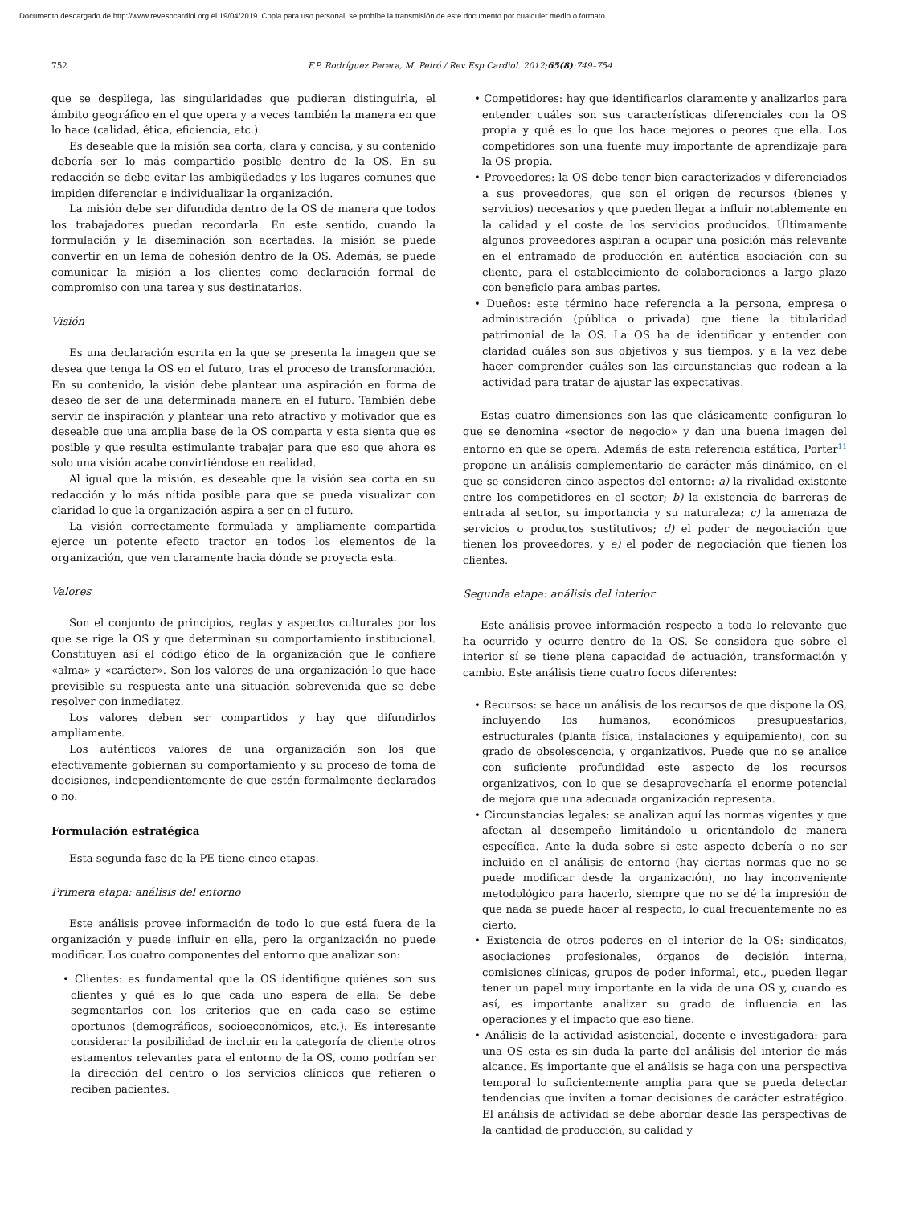Documento descargado de http://www.revespcardiol.org el 19/04/2019. Copia para uso personal, se prohíbe la transmisión de este documento por cualquier medio o formato.
752 F.P. Rodríguez Perera, M. Peiró / Rev Esp Cardiol. 2012;65(8):749–754
que se despliega, las singularidades que pudieran distinguirla, el ámbito geográfico en el que opera y a veces también la manera en que lo hace (calidad, ética, eficiencia, etc.).
Es deseable que la misión sea corta, clara y concisa, y su contenido debería ser lo más compartido posible dentro de la OS. En su redacción se debe evitar las ambigüedades y los lugares comunes que impiden diferenciar e individualizar la organización.
La misión debe ser difundida dentro de la OS de manera que todos los trabajadores puedan recordarla. En este sentido, cuando la formulación y la diseminación son acertadas, la misión se puede convertir en un lema de cohesión dentro de la OS. Además, se puede comunicar la misión a los clientes como declaración formal de compromiso con una tarea y sus destinatarios.
Visión
Es una declaración escrita en la que se presenta la imagen que se desea que tenga la OS en el futuro, tras el proceso de transformación. En su contenido, la visión debe plantear una aspiración en forma de deseo de ser de una determinada manera en el futuro. También debe servir de inspiración y plantear una reto atractivo y motivador que es deseable que una amplia base de la OS comparta y esta sienta que es posible y que resulta estimulante trabajar para que eso que ahora es solo una visión acabe convirtiéndose en realidad.
Al igual que la misión, es deseable que la visión sea corta en su redacción y lo más nítida posible para que se pueda visualizar con claridad lo que la organización aspira a ser en el futuro.
La visión correctamente formulada y ampliamente compartida ejerce un potente efecto tractor en todos los elementos de la organización, que ven claramente hacia dónde se proyecta esta.
Valores
Son el conjunto de principios, reglas y aspectos culturales por los que se rige la OS y que determinan su comportamiento institucional. Constituyen así el código ético de la organización que le confiere «alma» y «carácter». Son los valores de una organización lo que hace previsible su respuesta ante una situación sobrevenida que se debe resolver con inmediatez.
Los valores deben ser compartidos y hay que difundirlos ampliamente.
Los auténticos valores de una organización son los que efectivamente gobiernan su comportamiento y su proceso de toma de decisiones, independientemente de que estén formalmente declarados o no.
Formulación estratégica
Esta segunda fase de la PE tiene cinco etapas.
Primera etapa: análisis del entorno
Este análisis provee información de todo lo que está fuera de la organización y puede influir en ella, pero la organización no puede modificar. Los cuatro componentes del entorno que analizar son:
• Clientes: es fundamental que la OS identifique quiénes son sus clientes y qué es lo que cada uno espera de ella. Se debe segmentarlos con los criterios que en cada caso se estime oportunos (demográficos, socioeconómicos, etc.). Es interesante considerar la posibilidad de incluir en la categoría de cliente otros estamentos relevantes para el entorno de la OS, como podrían ser la dirección del centro o los servicios clínicos que refieren o reciben pacientes.
• Competidores: hay que identificarlos claramente y analizarlos para entender cuáles son sus características diferenciales con la OS propia y qué es lo que los hace mejores o peores que ella. Los competidores son una fuente muy importante de aprendizaje para la OS propia.
• Proveedores: la OS debe tener bien caracterizados y diferenciados a sus proveedores, que son el origen de recursos (bienes y servicios) necesarios y que pueden llegar a influir notablemente en la calidad y el coste de los servicios producidos. Últimamente algunos proveedores aspiran a ocupar una posición más relevante en el entramado de producción en auténtica asociación con su cliente, para el establecimiento de colaboraciones a largo plazo con beneficio para ambas partes.
• Dueños: este término hace referencia a la persona, empresa o administración (pública o privada) que tiene la titularidad patrimonial de la OS. La OS ha de identificar y entender con claridad cuáles son sus objetivos y sus tiempos, y a la vez debe hacer comprender cuáles son las circunstancias que rodean a la actividad para tratar de ajustar las expectativas.
Estas cuatro dimensiones son las que clásicamente configuran lo que se denomina «sector de negocio» y dan una buena imagen del entorno en que se opera. Además de esta referencia estática, Porter<sup>11</sup> propone un análisis complementario de carácter más dinámico, en el que se consideren cinco aspectos del entorno: a) la rivalidad existente entre los competidores en el sector; b) la existencia de barreras de entrada al sector, su importancia y su naturaleza; c) la amenaza de servicios o productos sustitutivos; d) el poder de negociación que tienen los proveedores, y e) el poder de negociación que tienen los clientes.
Segunda etapa: análisis del interior
Este análisis provee información respecto a todo lo relevante que ha ocurrido y ocurre dentro de la OS. Se considera que sobre el interior sí se tiene plena capacidad de actuación, transformación y cambio. Este análisis tiene cuatro focos diferentes:
• Recursos: se hace un análisis de los recursos de que dispone la OS, incluyendo los humanos, económicos presupuestarios, estructurales (planta física, instalaciones y equipamiento), con su grado de obsolescencia, y organizativos. Puede que no se analice con suficiente profundidad este aspecto de los recursos organizativos, con lo que se desaprovecharía el enorme potencial de mejora que una adecuada organización representa.
• Circunstancias legales: se analizan aquí las normas vigentes y que afectan al desempeño limitándolo u orientándolo de manera específica. Ante la duda sobre si este aspecto debería o no ser incluido en el análisis de entorno (hay ciertas normas que no se puede modificar desde la organización), no hay inconveniente metodológico para hacerlo, siempre que no se dé la impresión de que nada se puede hacer al respecto, lo cual frecuentemente no es cierto.
• Existencia de otros poderes en el interior de la OS: sindicatos, asociaciones profesionales, órganos de decisión interna, comisiones clínicas, grupos de poder informal, etc., pueden llegar tener un papel muy importante en la vida de una OS y, cuando es así, es importante analizar su grado de influencia en las operaciones y el impacto que eso tiene.
• Análisis de la actividad asistencial, docente e investigadora: para una OS esta es sin duda la parte del análisis del interior de más alcance. Es importante que el análisis se haga con una perspectiva temporal lo suficientemente amplia para que se pueda detectar tendencias que inviten a tomar decisiones de carácter estratégico. El análisis de actividad se debe abordar desde las perspectivas de la cantidad de producción, su calidad y